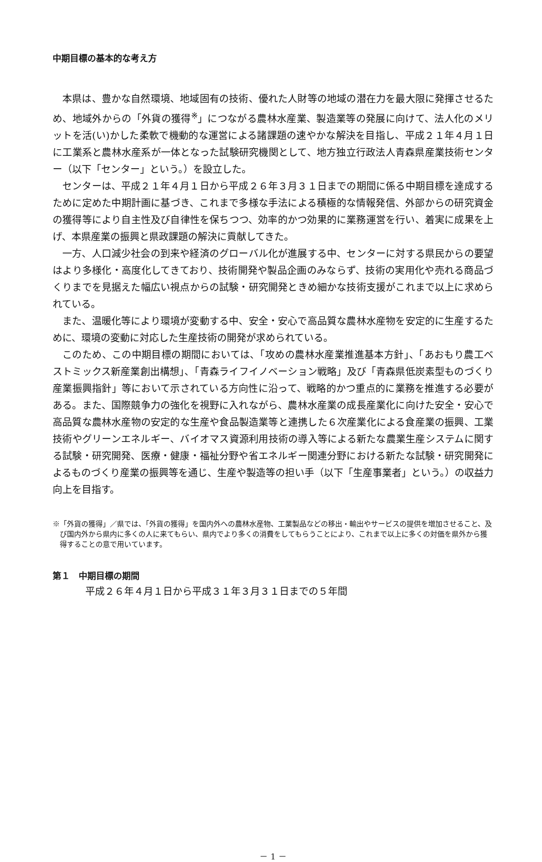中期目標の基本的な考え方
本県は、豊かな自然環境、地域固有の技術、優れた人財等の地域の潜在力を最大限に発揮させるため、地域外からの「外貨の獲得<sup>※</sup>」につながる農林水産業、製造業等の発展に向けて、法人化のメリットを活(い)かした柔軟で機動的な運営による諸課題の速やかな解決を目指し、平成２１年４月１日に工業系と農林水産系が一体となった試験研究機関として、地方独立行政法人青森県産業技術センター（以下「センター」という。）を設立した。
センターは、平成２１年４月１日から平成２６年３月３１日までの期間に係る中期目標を達成するために定めた中期計画に基づき、これまで多様な手法による積極的な情報発信、外部からの研究資金の獲得等により自主性及び自律性を保ちつつ、効率的かつ効果的に業務運営を行い、着実に成果を上げ、本県産業の振興と県政課題の解決に貢献してきた。
一方、人口減少社会の到来や経済のグローバル化が進展する中、センターに対する県民からの要望はより多様化・高度化してきており、技術開発や製品企画のみならず、技術の実用化や売れる商品づくりまでを見据えた幅広い視点からの試験・研究開発ときめ細かな技術支援がこれまで以上に求められている。
また、温暖化等により環境が変動する中、安全・安心で高品質な農林水産物を安定的に生産するために、環境の変動に対応した生産技術の開発が求められている。
このため、この中期目標の期間においては、「攻めの農林水産業推進基本方針」、「あおもり農工ベストミックス新産業創出構想」、「青森ライフイノベーション戦略」及び「青森県低炭素型ものづくり産業振興指針」等において示されている方向性に沿って、戦略的かつ重点的に業務を推進する必要がある。また、国際競争力の強化を視野に入れながら、農林水産業の成長産業化に向けた安全・安心で高品質な農林水産物の安定的な生産や食品製造業等と連携した６次産業化による食産業の振興、工業技術やグリーンエネルギー、バイオマス資源利用技術の導入等による新たな農業生産システムに関する試験・研究開発、医療・健康・福祉分野や省エネルギー関連分野における新たな試験・研究開発によるものづくり産業の振興等を通じ、生産や製造等の担い手（以下「生産事業者」という。）の収益力向上を目指す。
※「外貨の獲得」／県では、「外貨の獲得」を国内外への農林水産物、工業製品などの移出・輸出やサービスの提供を増加させること、及び国内外から県内に多くの人に来てもらい、県内でより多くの消費をしてもらうことにより、これまで以上に多くの対価を県外から獲得することの意で用いています。
第１　中期目標の期間
平成２６年４月１日から平成３１年３月３１日までの５年間
－ 1 －